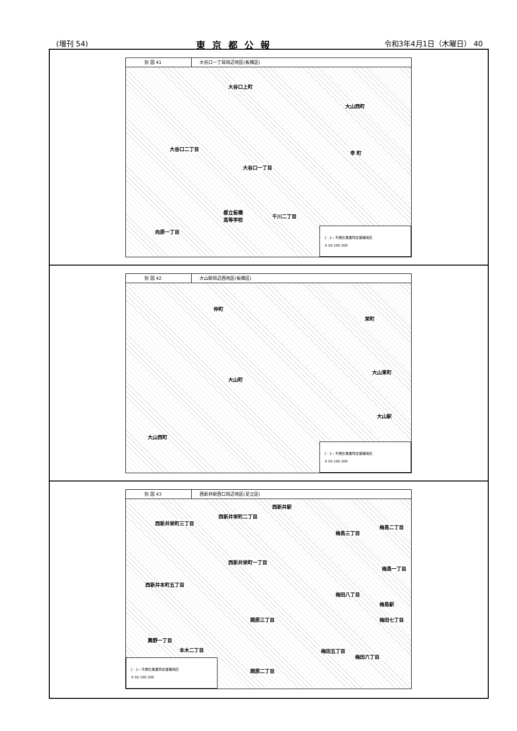(増刊 54) 東京都公報 令和3年4月1日（木曜日） 40
別 図 41 大谷口一丁目周辺地区(板橋区)
大谷口上町
大山西町
大谷口二丁目
幸 町
大谷口一丁目
都立板橋
高等学校 千川二丁目
向原一丁目
[ : ]― 不燃化推進特定整備地区
0 50 100 200
別 図 42 大山駅周辺西地区(板橋区)
仲町
栄町
大山町
大山東町
大山駅
大山西町
[ : ]― 不燃化推進特定整備地区
0 50 100 200
別 図 43 西新井駅西口周辺地区(足立区)
西新井駅
西新井栄町二丁目
西新井栄町三丁目
梅島二丁目
梅島三丁目
西新井栄町一丁目
梅島一丁目
西新井本町五丁目
梅田八丁目
梅島駅
関原三丁目 梅田七丁目
興野一丁目
本木二丁目 梅田五丁目
梅田六丁目
関原二丁目
[ : ]― 不燃化推進特定整備地区
0 50 100 200